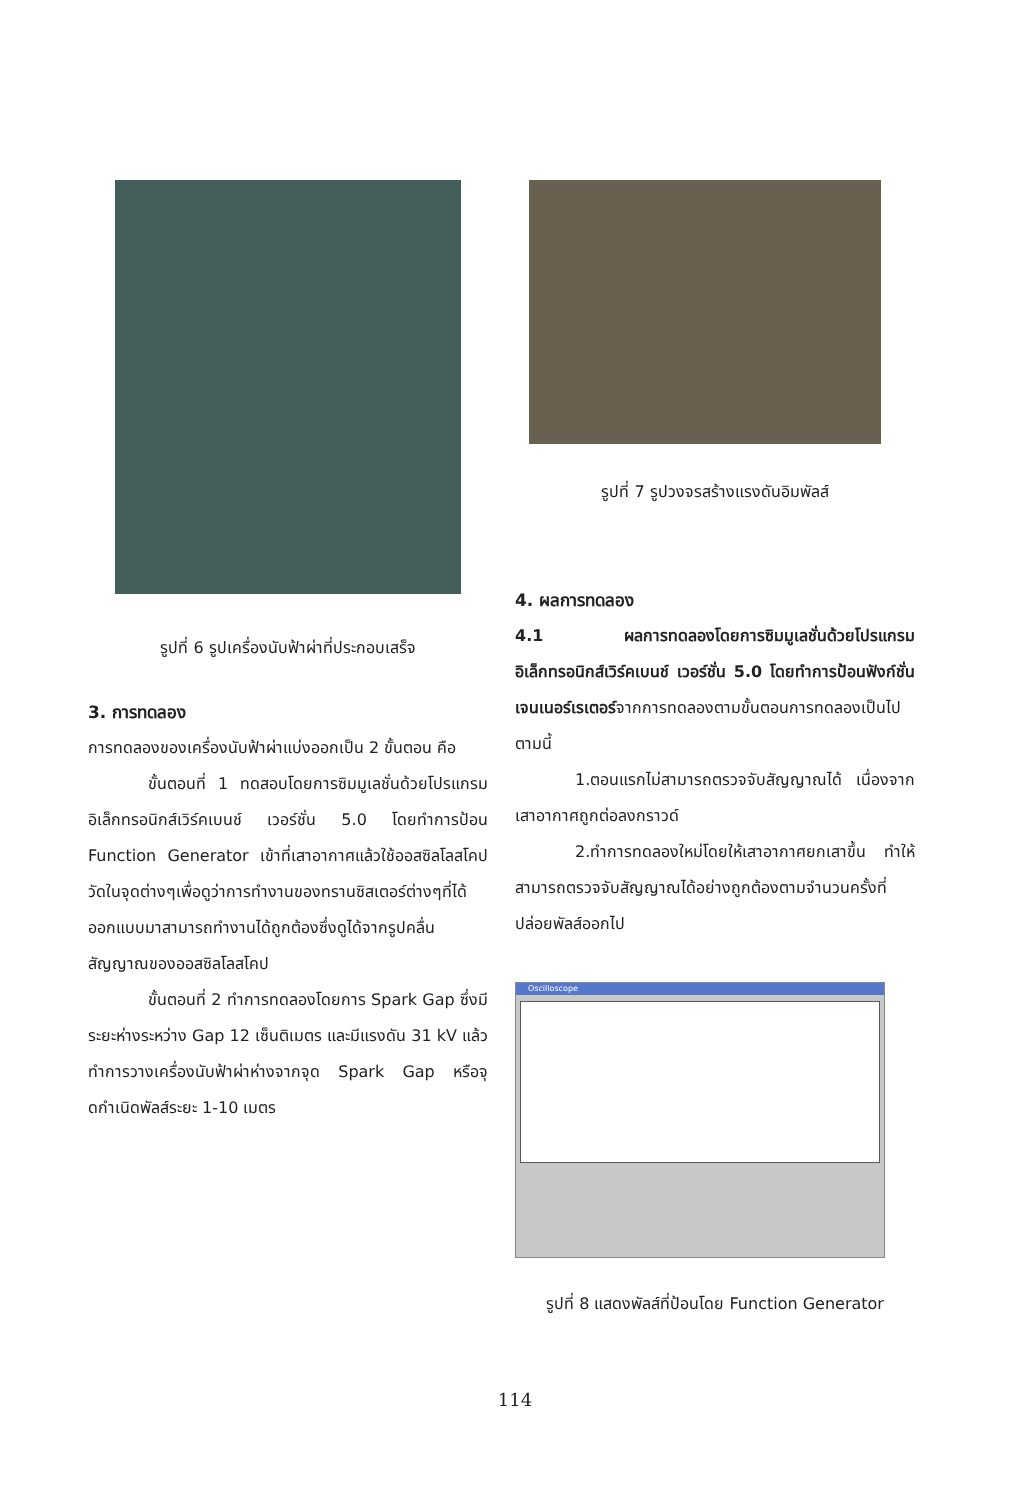รูปที่ 6 รูปเครื่องนับฟ้าผ่าที่ประกอบเสร็จ
3. การทดลอง
การทดลองของเครื่องนับฟ้าผ่าแบ่งออกเป็น 2 ขั้นตอน คือ
ขั้นตอนที่ 1 ทดสอบโดยการซิมมูเลชั่นด้วยโปรแกรมอิเล็กทรอนิกส์เวิร์คเบนช์ เวอร์ชั่น 5.0 โดยทำการป้อน Function Generator เข้าที่เสาอากาศแล้วใช้ออสซิลโลสโคปวัดในจุดต่างๆเพื่อดูว่าการทำงานของทรานซิสเตอร์ต่างๆที่ได้ออกแบบมาสามารถทำงานได้ถูกต้องซึ่งดูได้จากรูปคลื่นสัญญาณของออสซิลโลสโคป
ขั้นตอนที่ 2 ทำการทดลองโดยการ Spark Gap ซึ่งมีระยะห่างระหว่าง Gap 12 เซ็นติเมตร และมีแรงดัน 31 kV แล้วทำการวางเครื่องนับฟ้าผ่าห่างจากจุด Spark Gap หรือจุดกำเนิดพัลส์ระยะ 1-10 เมตร
รูปที่ 7 รูปวงจรสร้างแรงดันอิมพัลส์
4. ผลการทดลอง
4.1 ผลการทดลองโดยการซิมมูเลชั่นด้วยโปรแกรมอิเล็กทรอนิกส์เวิร์คเบนช์ เวอร์ชั่น 5.0 โดยทำการป้อนฟังก์ชั่นเจนเนอร์เรเตอร์จากการทดลองตามขั้นตอนการทดลองเป็นไปตามนี้
1.ตอนแรกไม่สามารถตรวจจับสัญญาณได้ เนื่องจากเสาอากาศถูกต่อลงกราวด์
2.ทำการทดลองใหม่โดยให้เสาอากาศยกเสาขึ้น ทำให้สามารถตรวจจับสัญญาณได้อย่างถูกต้องตามจำนวนครั้งที่ปล่อยพัลส์ออกไป
Oscilloscope
รูปที่ 8 แสดงพัลส์ที่ป้อนโดย Function Generator
114